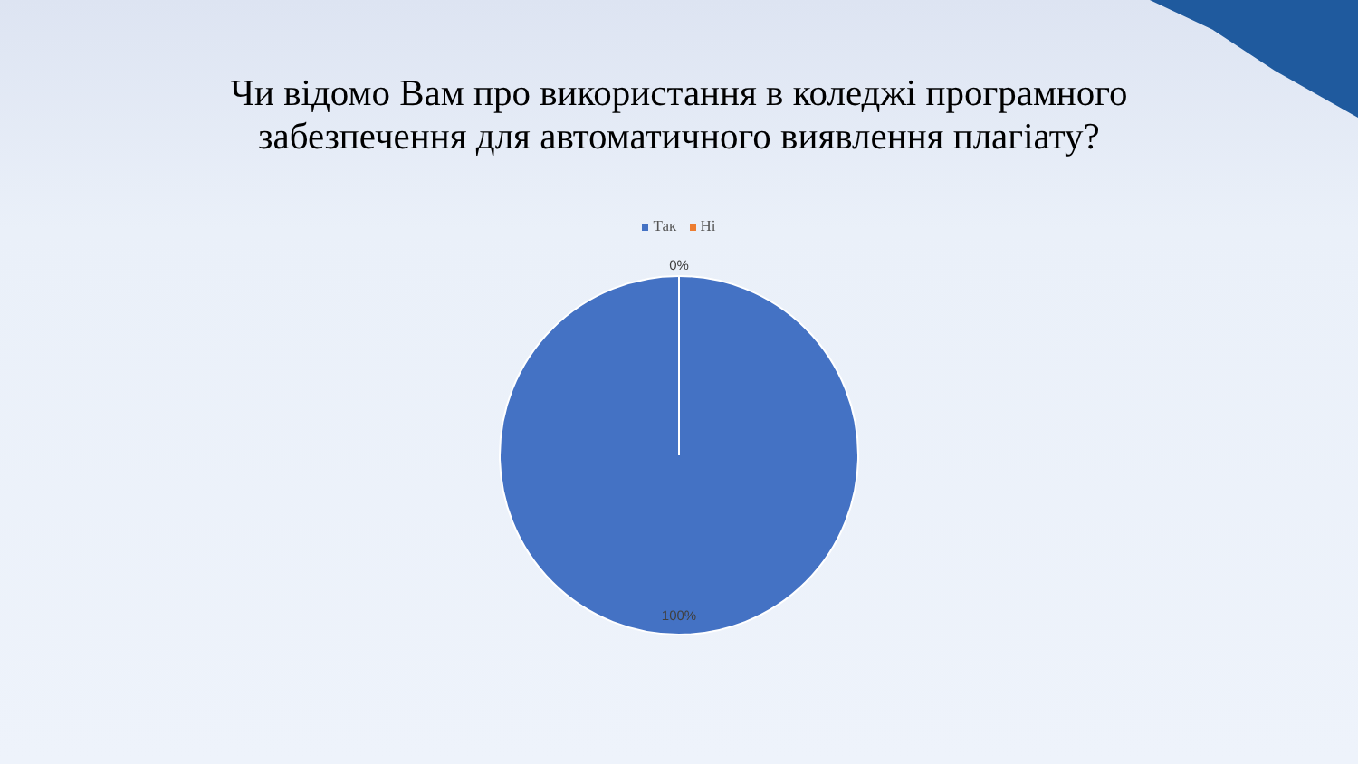Чи відомо Вам про використання в коледжі програмного
забезпечення для автоматичного виявлення плагіату?
Так Ні
0%
100%